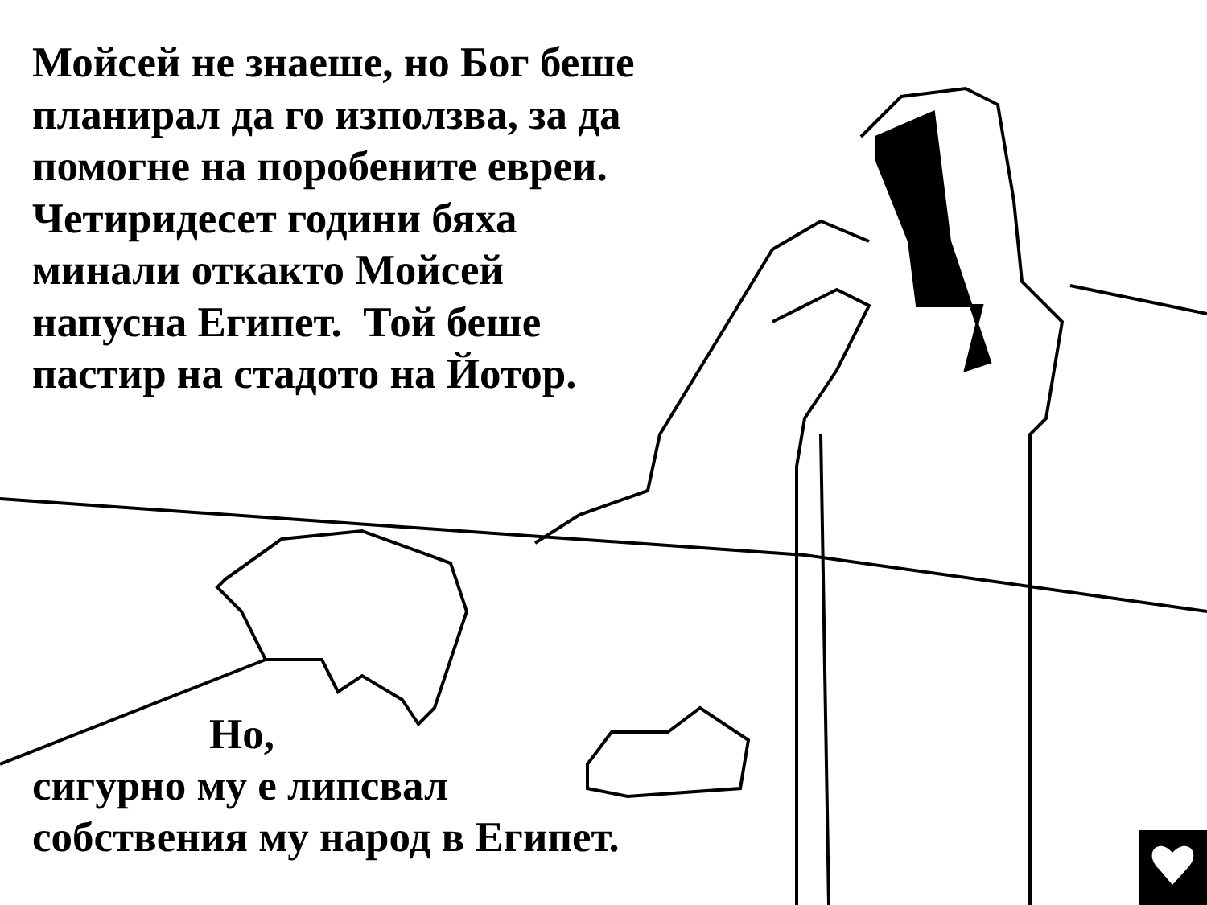Мойсей не знаеше, но Бог беше
планирал да го използва, за да
помогне на поробените евреи.
Четиридесет години бяха
минали откакто Мойсей
напусна Египет. Той беше
пастир на стадото на Йотор.
Но,
сигурно му е липсвал
собствения му народ в Египет.